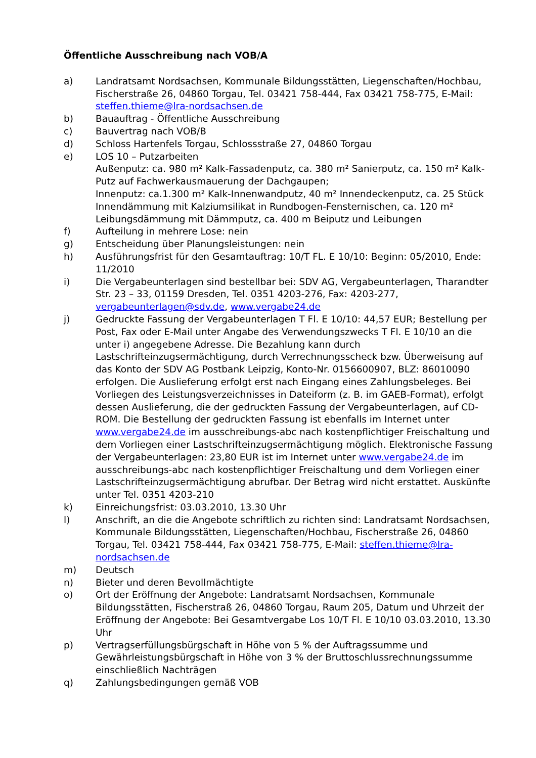Öffentliche Ausschreibung nach VOB/A
a) Landratsamt Nordsachsen, Kommunale Bildungsstätten, Liegenschaften/Hochbau, Fischerstraße 26, 04860 Torgau, Tel. 03421 758-444, Fax 03421 758-775, E-Mail: steffen.thieme@lra-nordsachsen.de
b) Bauauftrag - Öffentliche Ausschreibung
c) Bauvertrag nach VOB/B
d) Schloss Hartenfels Torgau, Schlossstraße 27, 04860 Torgau
e) LOS 10 – Putzarbeiten
Außenputz: ca. 980 m² Kalk-Fassadenputz, ca. 380 m² Sanierputz, ca. 150 m² Kalk-Putz auf Fachwerkausmauerung der Dachgaupen;
Innenputz: ca.1.300 m² Kalk-Innenwandputz, 40 m² Innendeckenputz, ca. 25 Stück Innendämmung mit Kalziumsilikat in Rundbogen-Fensternischen, ca. 120 m² Leibungsdämmung mit Dämmputz, ca. 400 m Beiputz und Leibungen
f) Aufteilung in mehrere Lose: nein
g) Entscheidung über Planungsleistungen: nein
h) Ausführungsfrist für den Gesamtauftrag: 10/T FL. E 10/10: Beginn: 05/2010, Ende: 11/2010
i) Die Vergabeunterlagen sind bestellbar bei: SDV AG, Vergabeunterlagen, Tharandter Str. 23 – 33, 01159 Dresden, Tel. 0351 4203-276, Fax: 4203-277, vergabeunterlagen@sdv.de, www.vergabe24.de
j) Gedruckte Fassung der Vergabeunterlagen T Fl. E 10/10: 44,57 EUR; Bestellung per Post, Fax oder E-Mail unter Angabe des Verwendungszwecks T Fl. E 10/10 an die unter i) angegebene Adresse. Die Bezahlung kann durch Lastschrifteinzugsermächtigung, durch Verrechnungsscheck bzw. Überweisung auf das Konto der SDV AG Postbank Leipzig, Konto-Nr. 0156600907, BLZ: 86010090 erfolgen. Die Auslieferung erfolgt erst nach Eingang eines Zahlungsbeleges. Bei Vorliegen des Leistungsverzeichnisses in Dateiform (z. B. im GAEB-Format), erfolgt dessen Auslieferung, die der gedruckten Fassung der Vergabeunterlagen, auf CD-ROM. Die Bestellung der gedruckten Fassung ist ebenfalls im Internet unter www.vergabe24.de im ausschreibungs-abc nach kostenpflichtiger Freischaltung und dem Vorliegen einer Lastschrifteinzugsermächtigung möglich. Elektronische Fassung der Vergabeunterlagen: 23,80 EUR ist im Internet unter www.vergabe24.de im ausschreibungs-abc nach kostenpflichtiger Freischaltung und dem Vorliegen einer Lastschrifteinzugsermächtigung abrufbar. Der Betrag wird nicht erstattet. Auskünfte unter Tel. 0351 4203-210
k) Einreichungsfrist: 03.03.2010, 13.30 Uhr
l) Anschrift, an die die Angebote schriftlich zu richten sind: Landratsamt Nordsachsen, Kommunale Bildungsstätten, Liegenschaften/Hochbau, Fischerstraße 26, 04860 Torgau, Tel. 03421 758-444, Fax 03421 758-775, E-Mail: steffen.thieme@lra-nordsachsen.de
m) Deutsch
n) Bieter und deren Bevollmächtigte
o) Ort der Eröffnung der Angebote: Landratsamt Nordsachsen, Kommunale Bildungsstätten, Fischerstraß 26, 04860 Torgau, Raum 205, Datum und Uhrzeit der Eröffnung der Angebote: Bei Gesamtvergabe Los 10/T Fl. E 10/10 03.03.2010, 13.30 Uhr
p) Vertragserfüllungsbürgschaft in Höhe von 5 % der Auftragssumme und Gewährleistungsbürgschaft in Höhe von 3 % der Bruttoschlussrechnungssumme einschließlich Nachträgen
q) Zahlungsbedingungen gemäß VOB